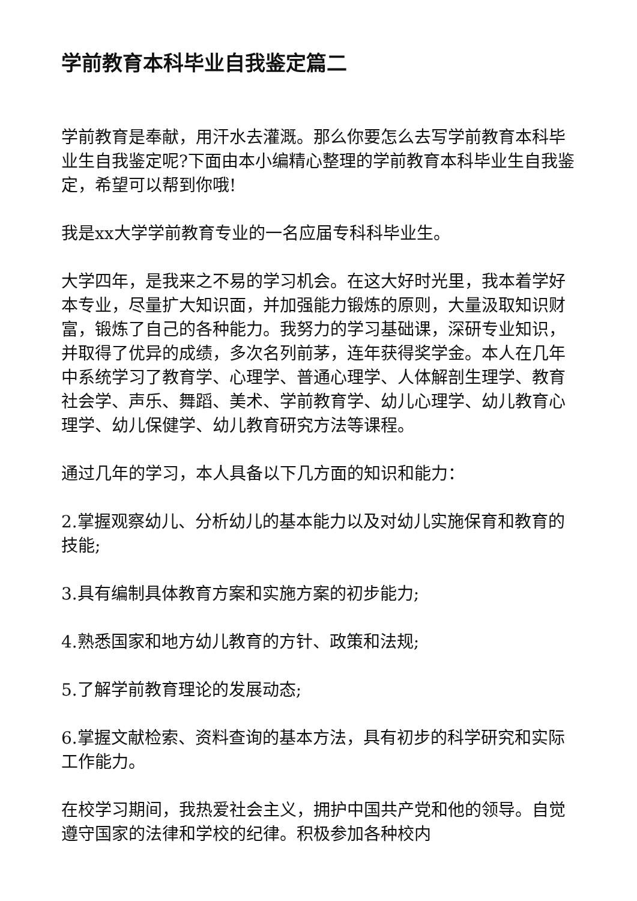学前教育本科毕业自我鉴定篇二
学前教育是奉献，用汗水去灌溉。那么你要怎么去写学前教育本科毕业生自我鉴定呢?下面由本小编精心整理的学前教育本科毕业生自我鉴定，希望可以帮到你哦!
我是xx大学学前教育专业的一名应届专科科毕业生。
大学四年，是我来之不易的学习机会。在这大好时光里，我本着学好本专业，尽量扩大知识面，并加强能力锻炼的原则，大量汲取知识财富，锻炼了自己的各种能力。我努力的学习基础课，深研专业知识，并取得了优异的成绩，多次名列前茅，连年获得奖学金。本人在几年中系统学习了教育学、心理学、普通心理学、人体解剖生理学、教育社会学、声乐、舞蹈、美术、学前教育学、幼儿心理学、幼儿教育心理学、幼儿保健学、幼儿教育研究方法等课程。
通过几年的学习，本人具备以下几方面的知识和能力：
2.掌握观察幼儿、分析幼儿的基本能力以及对幼儿实施保育和教育的技能;
3.具有编制具体教育方案和实施方案的初步能力;
4.熟悉国家和地方幼儿教育的方针、政策和法规;
5.了解学前教育理论的发展动态;
6.掌握文献检索、资料查询的基本方法，具有初步的科学研究和实际工作能力。
在校学习期间，我热爱社会主义，拥护中国共产党和他的领导。自觉遵守国家的法律和学校的纪律。积极参加各种校内